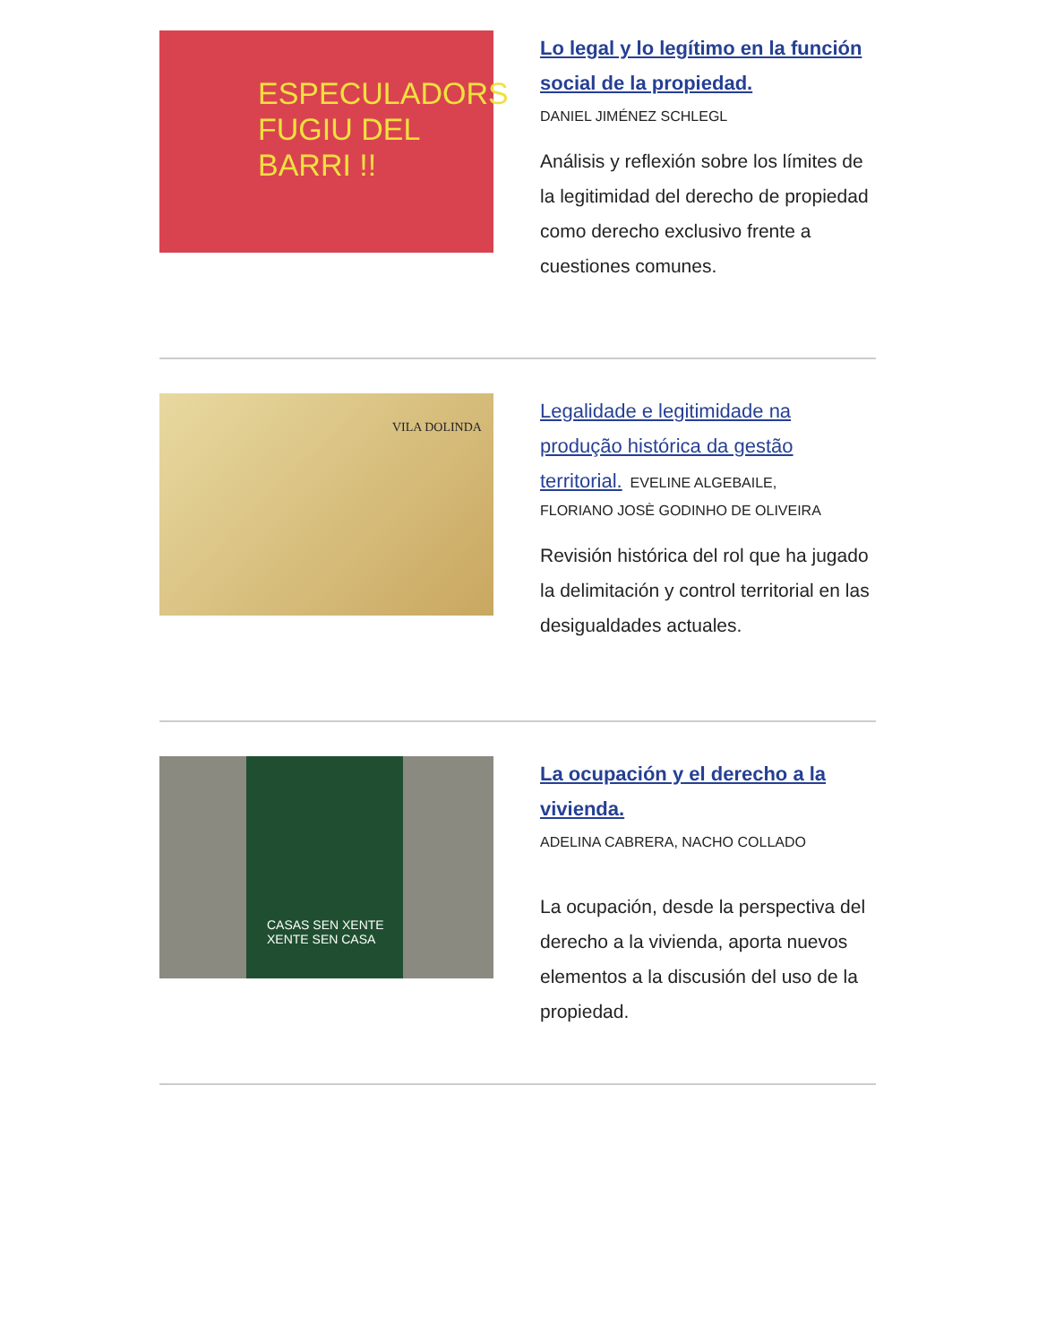ESPECULADORS
FUGIU DEL
BARRI !!
Lo legal y lo legítimo en la función social de la propiedad.
DANIEL JIMÉNEZ SCHLEGL
Análisis y reflexión sobre los límites de la legitimidad del derecho de propiedad como derecho exclusivo frente a cuestiones comunes.
VILA DOLINDA
Legalidade e legitimidade na produção histórica da gestão territorial. EVELINE ALGEBAILE,
FLORIANO JOSÈ GODINHO DE OLIVEIRA
Revisión histórica del rol que ha jugado la delimitación y control territorial en las desigualdades actuales.
CASAS SEN XENTE
XENTE SEN CASA
La ocupación y el derecho a la vivienda.
ADELINA CABRERA, NACHO COLLADO
La ocupación, desde la perspectiva del derecho a la vivienda, aporta nuevos elementos a la discusión del uso de la propiedad.